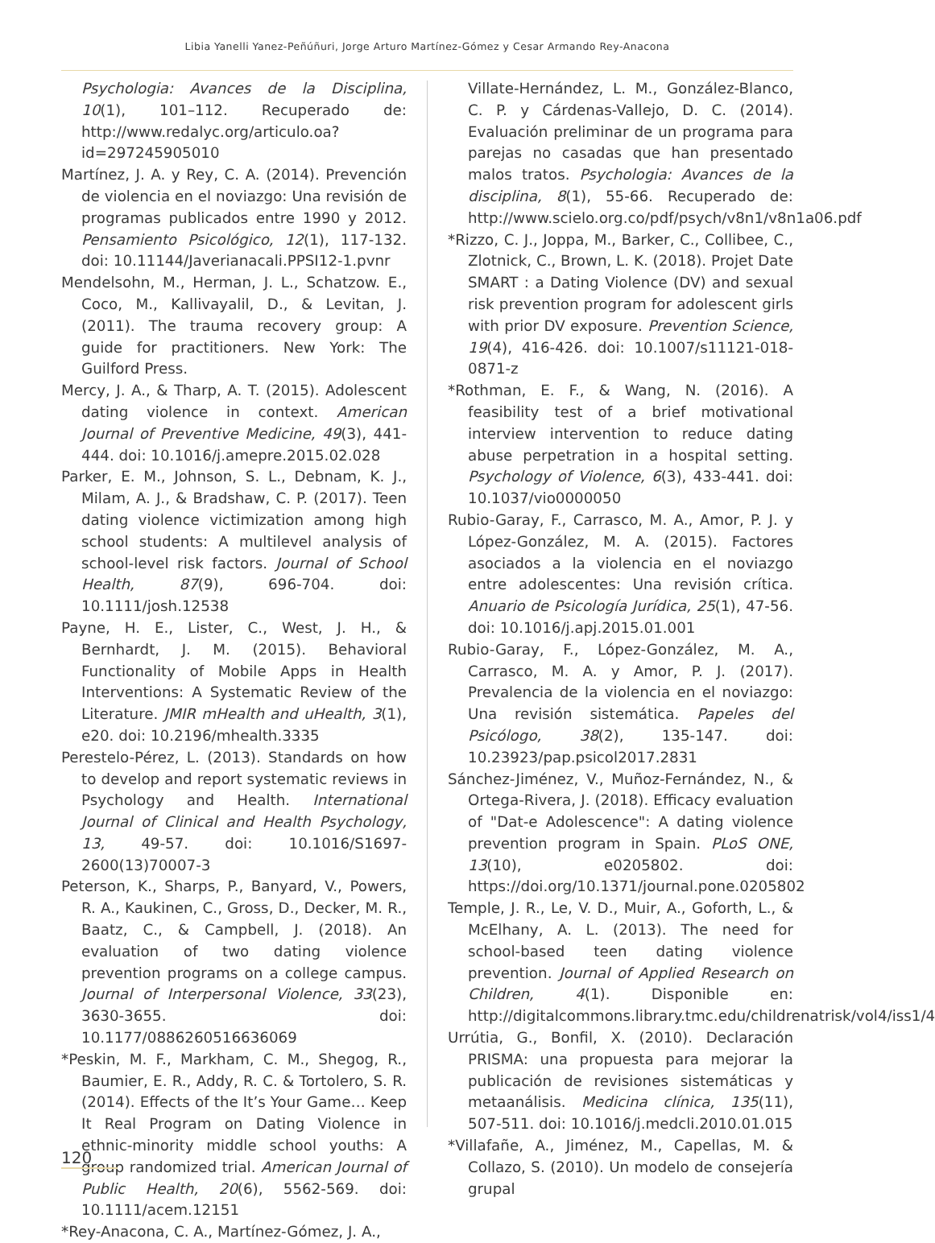Libia Yanelli Yanez-Peñúñuri, Jorge Arturo Martínez-Gómez y Cesar Armando Rey-Anacona
Psychologia: Avances de la Disciplina, 10(1), 101–112. Recuperado de: http://www.redalyc.org/articulo.oa?id=297245905010
Martínez, J. A. y Rey, C. A. (2014). Prevención de violencia en el noviazgo: Una revisión de programas publicados entre 1990 y 2012. Pensamiento Psicológico, 12(1), 117-132. doi: 10.11144/Javerianacali.PPSI12-1.pvnr
Mendelsohn, M., Herman, J. L., Schatzow. E., Coco, M., Kallivayalil, D., & Levitan, J. (2011). The trauma recovery group: A guide for practitioners. New York: The Guilford Press.
Mercy, J. A., & Tharp, A. T. (2015). Adolescent dating violence in context. American Journal of Preventive Medicine, 49(3), 441-444. doi: 10.1016/j.amepre.2015.02.028
Parker, E. M., Johnson, S. L., Debnam, K. J., Milam, A. J., & Bradshaw, C. P. (2017). Teen dating violence victimization among high school students: A multilevel analysis of school-level risk factors. Journal of School Health, 87(9), 696-704. doi: 10.1111/josh.12538
Payne, H. E., Lister, C., West, J. H., & Bernhardt, J. M. (2015). Behavioral Functionality of Mobile Apps in Health Interventions: A Systematic Review of the Literature. JMIR mHealth and uHealth, 3(1), e20. doi: 10.2196/mhealth.3335
Perestelo-Pérez, L. (2013). Standards on how to develop and report systematic reviews in Psychology and Health. International Journal of Clinical and Health Psychology, 13, 49-57. doi: 10.1016/S1697-2600(13)70007-3
Peterson, K., Sharps, P., Banyard, V., Powers, R. A., Kaukinen, C., Gross, D., Decker, M. R., Baatz, C., & Campbell, J. (2018). An evaluation of two dating violence prevention programs on a college campus. Journal of Interpersonal Violence, 33(23), 3630-3655. doi: 10.1177/0886260516636069
*Peskin, M. F., Markham, C. M., Shegog, R., Baumier, E. R., Addy, R. C. & Tortolero, S. R. (2014). Effects of the It’s Your Game… Keep It Real Program on Dating Violence in ethnic-minority middle school youths: A group randomized trial. American Journal of Public Health, 20(6), 5562-569. doi: 10.1111/acem.12151
*Rey-Anacona, C. A., Martínez-Gómez, J. A.,
Villate-Hernández, L. M., González-Blanco, C. P. y Cárdenas-Vallejo, D. C. (2014). Evaluación preliminar de un programa para parejas no casadas que han presentado malos tratos. Psychologia: Avances de la disciplina, 8(1), 55-66. Recuperado de: http://www.scielo.org.co/pdf/psych/v8n1/v8n1a06.pdf
*Rizzo, C. J., Joppa, M., Barker, C., Collibee, C., Zlotnick, C., Brown, L. K. (2018). Projet Date SMART : a Dating Violence (DV) and sexual risk prevention program for adolescent girls with prior DV exposure. Prevention Science, 19(4), 416-426. doi: 10.1007/s11121-018-0871-z
*Rothman, E. F., & Wang, N. (2016). A feasibility test of a brief motivational interview intervention to reduce dating abuse perpetration in a hospital setting. Psychology of Violence, 6(3), 433-441. doi: 10.1037/vio0000050
Rubio-Garay, F., Carrasco, M. A., Amor, P. J. y López-González, M. A. (2015). Factores asociados a la violencia en el noviazgo entre adolescentes: Una revisión crítica. Anuario de Psicología Jurídica, 25(1), 47-56. doi: 10.1016/j.apj.2015.01.001
Rubio-Garay, F., López-González, M. A., Carrasco, M. A. y Amor, P. J. (2017). Prevalencia de la violencia en el noviazgo: Una revisión sistemática. Papeles del Psicólogo, 38(2), 135-147. doi: 10.23923/pap.psicol2017.2831
Sánchez-Jiménez, V., Muñoz-Fernández, N., & Ortega-Rivera, J. (2018). Efficacy evaluation of "Dat-e Adolescence": A dating violence prevention program in Spain. PLoS ONE, 13(10), e0205802. doi: https://doi.org/10.1371/journal.pone.0205802
Temple, J. R., Le, V. D., Muir, A., Goforth, L., & McElhany, A. L. (2013). The need for school-based teen dating violence prevention. Journal of Applied Research on Children, 4(1). Disponible en: http://digitalcommons.library.tmc.edu/childrenatrisk/vol4/iss1/4
Urrútia, G., Bonfil, X. (2010). Declaración PRISMA: una propuesta para mejorar la publicación de revisiones sistemáticas y metaanálisis. Medicina clínica, 135(11), 507-511. doi: 10.1016/j.medcli.2010.01.015
*Villafañe, A., Jiménez, M., Capellas, M. & Collazo, S. (2010). Un modelo de consejería grupal
120